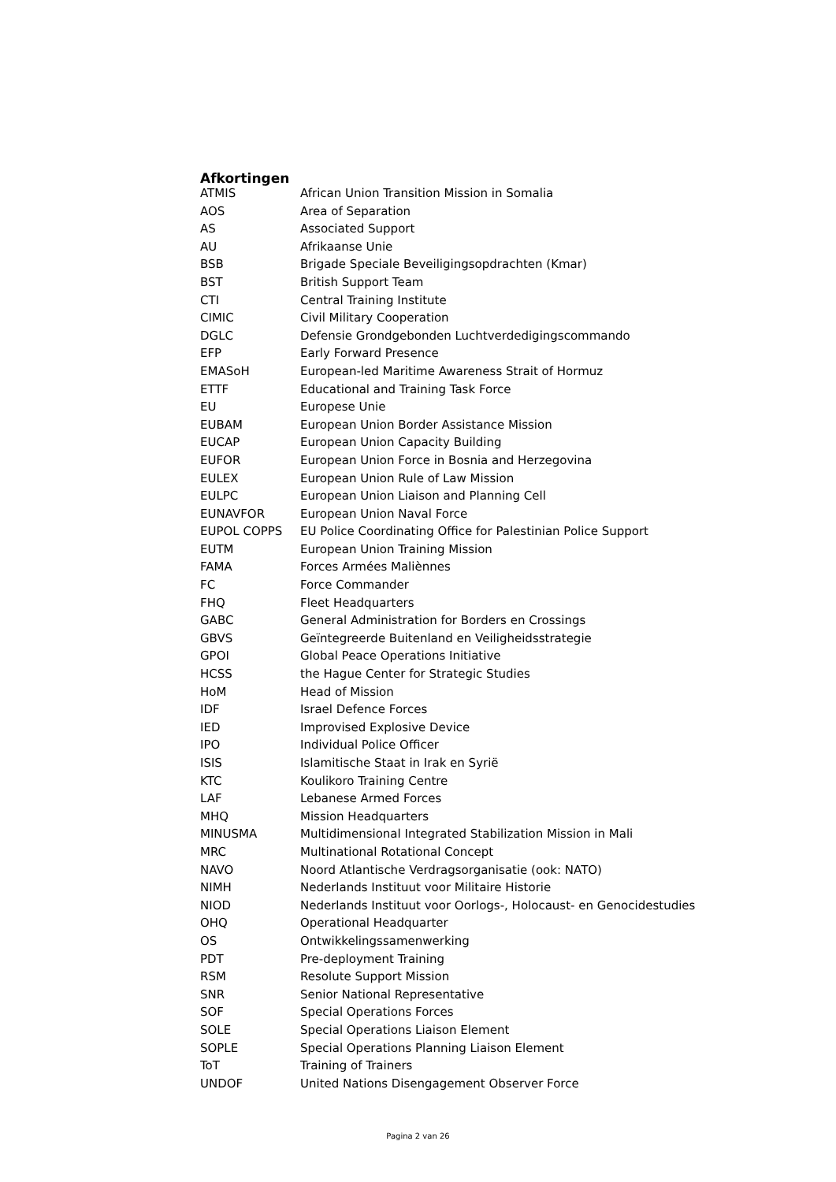Afkortingen
| ATMIS | African Union Transition Mission in Somalia |
| AOS | Area of Separation |
| AS | Associated Support |
| AU | Afrikaanse Unie |
| BSB | Brigade Speciale Beveiligingsopdrachten (Kmar) |
| BST | British Support Team |
| CTI | Central Training Institute |
| CIMIC | Civil Military Cooperation |
| DGLC | Defensie Grondgebonden Luchtverdedigingscommando |
| EFP | Early Forward Presence |
| EMASoH | European-led Maritime Awareness Strait of Hormuz |
| ETTF | Educational and Training Task Force |
| EU | Europese Unie |
| EUBAM | European Union Border Assistance Mission |
| EUCAP | European Union Capacity Building |
| EUFOR | European Union Force in Bosnia and Herzegovina |
| EULEX | European Union Rule of Law Mission |
| EULPC | European Union Liaison and Planning Cell |
| EUNAVFOR | European Union Naval Force |
| EUPOL COPPS | EU Police Coordinating Office for Palestinian Police Support |
| EUTM | European Union Training Mission |
| FAMA | Forces Armées Maliènnes |
| FC | Force Commander |
| FHQ | Fleet Headquarters |
| GABC | General Administration for Borders en Crossings |
| GBVS | Geïntegreerde Buitenland en Veiligheidsstrategie |
| GPOI | Global Peace Operations Initiative |
| HCSS | the Hague Center for Strategic Studies |
| HoM | Head of Mission |
| IDF | Israel Defence Forces |
| IED | Improvised Explosive Device |
| IPO | Individual Police Officer |
| ISIS | Islamitische Staat in Irak en Syrië |
| KTC | Koulikoro Training Centre |
| LAF | Lebanese Armed Forces |
| MHQ | Mission Headquarters |
| MINUSMA | Multidimensional Integrated Stabilization Mission in Mali |
| MRC | Multinational Rotational Concept |
| NAVO | Noord Atlantische Verdragsorganisatie (ook: NATO) |
| NIMH | Nederlands Instituut voor Militaire Historie |
| NIOD | Nederlands Instituut voor Oorlogs-, Holocaust- en Genocidestudies |
| OHQ | Operational Headquarter |
| OS | Ontwikkelingssamenwerking |
| PDT | Pre-deployment Training |
| RSM | Resolute Support Mission |
| SNR | Senior National Representative |
| SOF | Special Operations Forces |
| SOLE | Special Operations Liaison Element |
| SOPLE | Special Operations Planning Liaison Element |
| ToT | Training of Trainers |
| UNDOF | United Nations Disengagement Observer Force |
Pagina 2 van 26